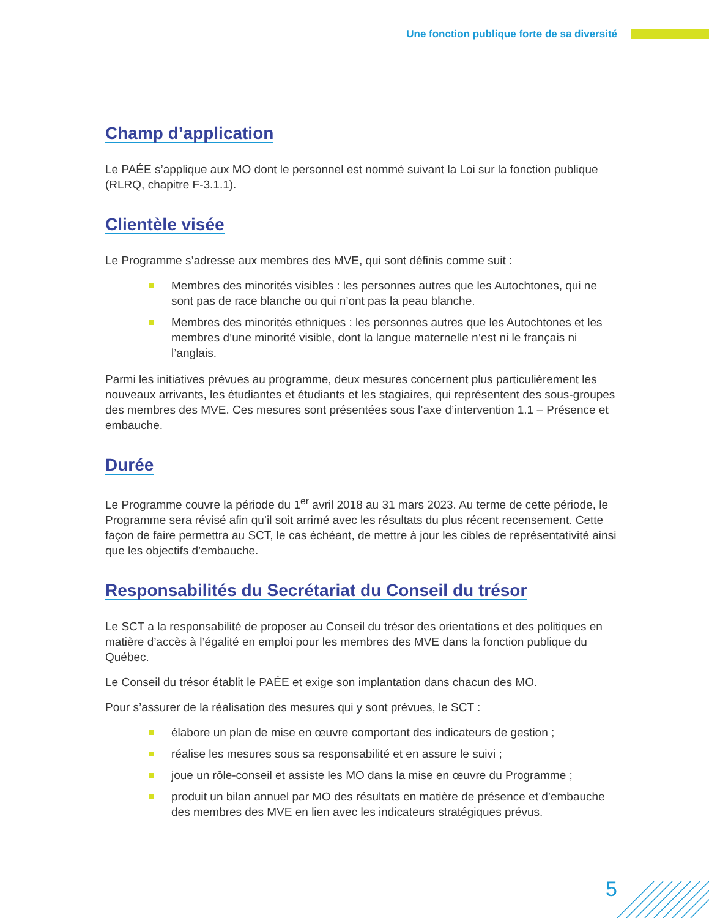Une fonction publique forte de sa diversité
Champ d’application
Le PAÉE s’applique aux MO dont le personnel est nommé suivant la Loi sur la fonction publique (RLRQ, chapitre F-3.1.1).
Clientèle visée
Le Programme s’adresse aux membres des MVE, qui sont définis comme suit :
Membres des minorités visibles : les personnes autres que les Autochtones, qui ne sont pas de race blanche ou qui n’ont pas la peau blanche.
Membres des minorités ethniques : les personnes autres que les Autochtones et les membres d’une minorité visible, dont la langue maternelle n’est ni le français ni l’anglais.
Parmi les initiatives prévues au programme, deux mesures concernent plus particulièrement les nouveaux arrivants, les étudiantes et étudiants et les stagiaires, qui représentent des sous-groupes des membres des MVE. Ces mesures sont présentées sous l’axe d’intervention 1.1 – Présence et embauche.
Durée
Le Programme couvre la période du 1<sup>er</sup> avril 2018 au 31 mars 2023. Au terme de cette période, le Programme sera révisé afin qu’il soit arrimé avec les résultats du plus récent recensement. Cette façon de faire permettra au SCT, le cas échéant, de mettre à jour les cibles de représentativité ainsi que les objectifs d’embauche.
Responsabilités du Secrétariat du Conseil du trésor
Le SCT a la responsabilité de proposer au Conseil du trésor des orientations et des politiques en matière d’accès à l’égalité en emploi pour les membres des MVE dans la fonction publique du Québec.
Le Conseil du trésor établit le PAÉE et exige son implantation dans chacun des MO.
Pour s’assurer de la réalisation des mesures qui y sont prévues, le SCT :
élabore un plan de mise en œuvre comportant des indicateurs de gestion ;
réalise les mesures sous sa responsabilité et en assure le suivi ;
joue un rôle-conseil et assiste les MO dans la mise en œuvre du Programme ;
produit un bilan annuel par MO des résultats en matière de présence et d’embauche des membres des MVE en lien avec les indicateurs stratégiques prévus.
5